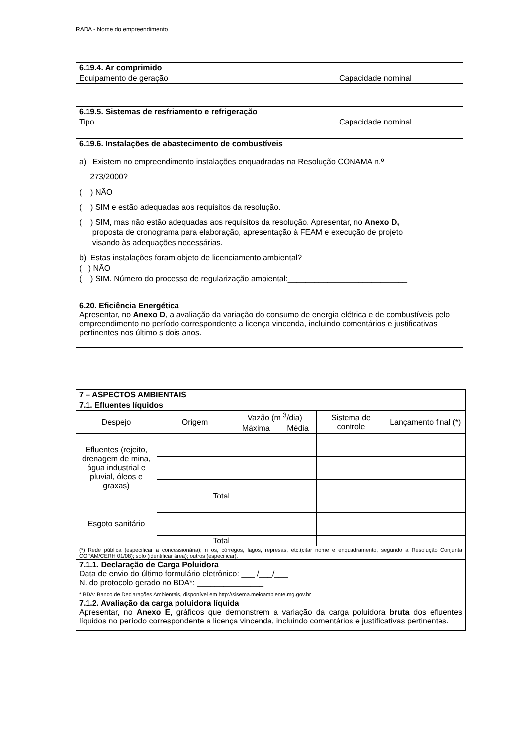RADA - Nome do empreendimento
| 6.19.4. Ar comprimido | |
| Equipamento de geração | Capacidade nominal |
| 6.19.5. Sistemas de resfriamento e refrigeração | |
| Tipo | Capacidade nominal |
| 6.19.6. Instalações de abastecimento de combustíveis | |
| a) Existem no empreendimento instalações enquadradas na Resolução CONAMA n.º 273/2000? ( ) NÃO ( ) SIM e estão adequadas aos requisitos da resolução. ( ) SIM, mas não estão adequadas aos requisitos da resolução. Apresentar, no Anexo D, proposta de cronograma para elaboração, apresentação à FEAM e execução de projeto visando às adequações necessárias. b) Estas instalações foram objeto de licenciamento ambiental? ( ) NÃO ( ) SIM. Número do processo de regularização ambiental:___________________________ | |
| 6.20. Eficiência Energética Apresentar, no Anexo D , a avaliação da variação do consumo de energia elétrica e de combustíveis pelo empreendimento no período correspondente a licença vincenda, incluindo comentários e justificativas pertinentes nos último s dois anos. | |
| 7 – ASPECTOS AMBIENTAIS | | | | | |
| 7.1. Efluentes líquidos | | | | | |
| Despejo | Origem | Vazão (m <sup>3</sup>/dia) | | Sistema de controle | Lançamento final (*) |
| | | Máxima | Média | | |
| Efluentes (rejeito, drenagem de mina, água industrial e pluvial, óleos e graxas) | | | | | |
| | Total | | | | |
| Esgoto sanitário | | | | | |
| | Total | | | | |
| (*) Rede pública (especificar a concessionária); ri os, córregos, lagos, represas, etc.(citar nome e enquadramento, segundo a Resolução Conjunta COPAM/CERH 01/08); solo (identificar área); outros (especificar). | | | | | |
| 7.1.1. Declaração de Carga Poluidora Data de envio do último formulário eletrônico: ___ /___/___ N. do protocolo gerado no BDA*: _______________ * BDA: Banco de Declarações Ambientais, disponível em http://sisema.meioambiente.mg.gov.br | | | | | |
| 7.1.2. Avaliação da carga poluidora líquida Apresentar, no Anexo E , gráficos que demonstrem a variação da carga poluidora bruta dos efluentes líquidos no período correspondente a licença vincenda, incluindo comentários e justificativas pertinentes. | | | | | |